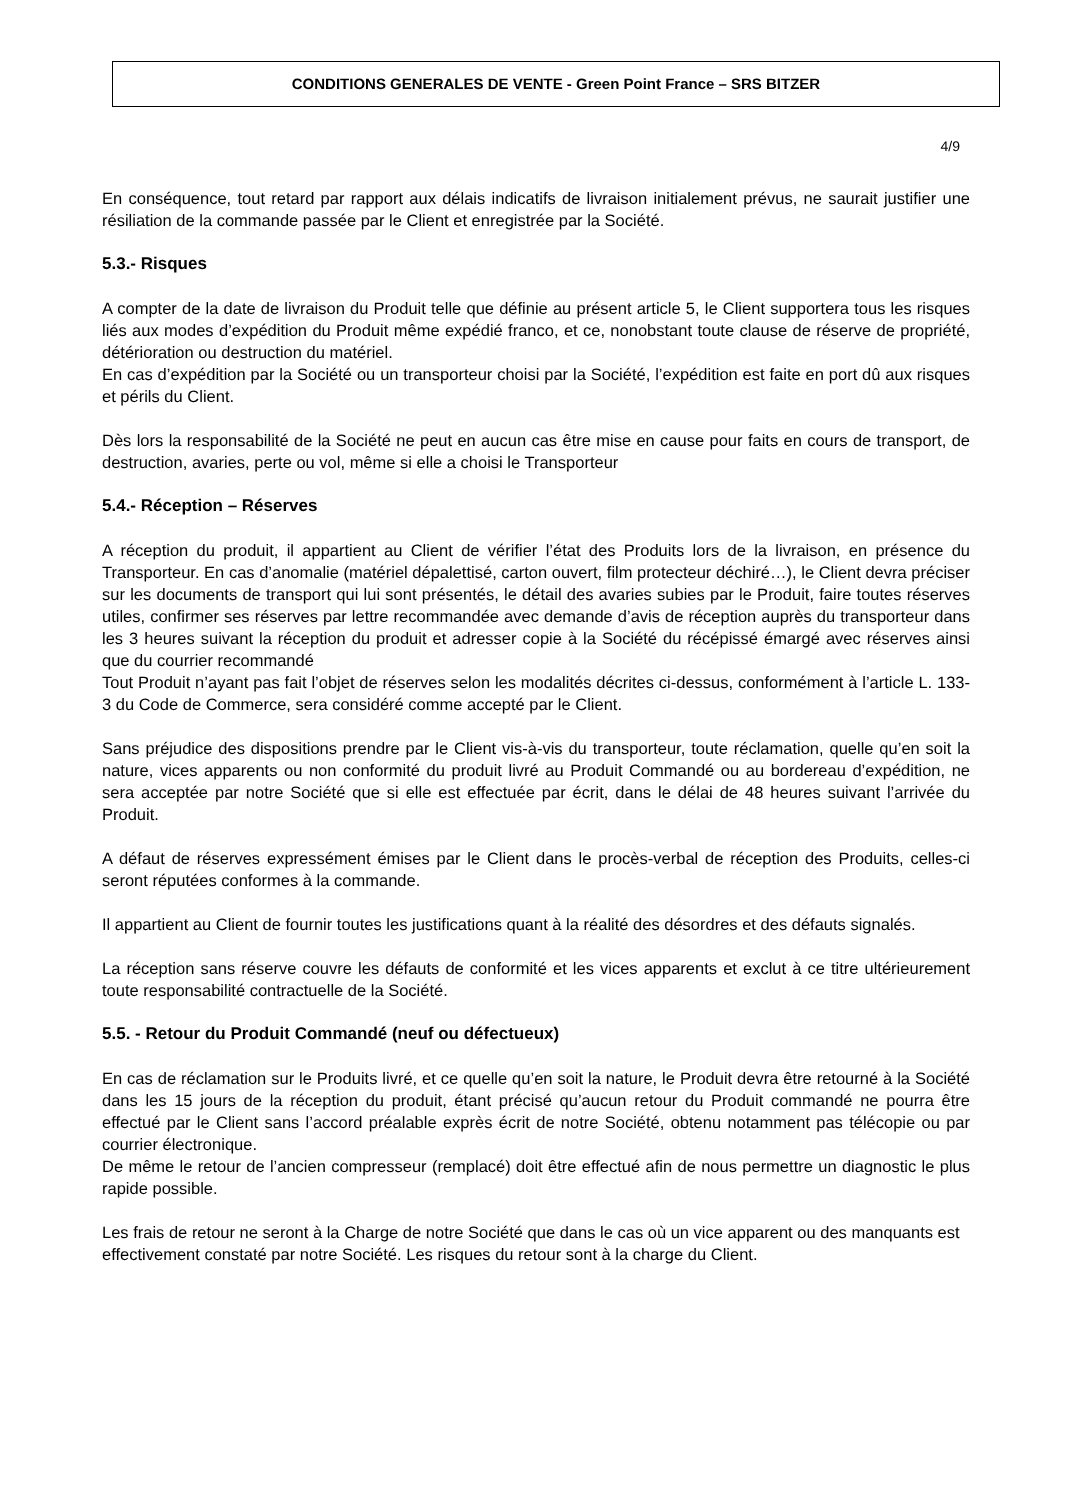CONDITIONS GENERALES DE VENTE - Green Point France – SRS BITZER
4/9
En conséquence, tout retard par rapport aux délais indicatifs de livraison initialement prévus, ne saurait justifier une résiliation de la commande passée par le Client et enregistrée par la Société.
5.3.- Risques
A compter de la date de livraison du Produit telle que définie au présent article 5, le Client supportera tous les risques liés aux modes d’expédition du Produit même expédié franco, et ce, nonobstant toute clause de réserve de propriété, détérioration ou destruction du matériel.
En cas d’expédition par la Société ou un transporteur choisi par la Société, l’expédition est faite en port dû aux risques et périls du Client.
Dès lors la responsabilité de la Société ne peut en aucun cas être mise en cause pour faits en cours de transport, de destruction, avaries, perte ou vol, même si elle a choisi le Transporteur
5.4.- Réception – Réserves
A réception du produit, il appartient au Client de vérifier l’état des Produits lors de la livraison, en présence du Transporteur. En cas d’anomalie (matériel dépalettisé, carton ouvert, film protecteur déchiré…), le Client devra préciser sur les documents de transport qui lui sont présentés, le détail des avaries subies par le Produit, faire toutes réserves utiles, confirmer ses réserves par lettre recommandée avec demande d’avis de réception auprès du transporteur dans les 3 heures suivant la réception du produit et adresser copie à la Société du récépissé émargé avec réserves ainsi que du courrier recommandé
Tout Produit n’ayant pas fait l’objet de réserves selon les modalités décrites ci-dessus, conformément à l’article L. 133-3 du Code de Commerce, sera considéré comme accepté par le Client.
Sans préjudice des dispositions prendre par le Client vis-à-vis du transporteur, toute réclamation, quelle qu’en soit la nature, vices apparents ou non conformité du produit livré au Produit Commandé ou au bordereau d’expédition, ne sera acceptée par notre Société que si elle est effectuée par écrit, dans le délai de 48 heures suivant l’arrivée du Produit.
A défaut de réserves expressément émises par le Client dans le procès-verbal de réception des Produits, celles-ci seront réputées conformes à la commande.
Il appartient au Client de fournir toutes les justifications quant à la réalité des désordres et des défauts signalés.
La réception sans réserve couvre les défauts de conformité et les vices apparents et exclut à ce titre ultérieurement toute responsabilité contractuelle de la Société.
5.5. - Retour du Produit Commandé (neuf ou défectueux)
En cas de réclamation sur le Produits livré, et ce quelle qu’en soit la nature, le Produit devra être retourné à la Société dans les 15 jours de la réception du produit, étant précisé qu’aucun retour du Produit commandé ne pourra être effectué par le Client sans l’accord préalable exprès écrit de notre Société, obtenu notamment pas télécopie ou par courrier électronique.
De même le retour de l’ancien compresseur (remplacé) doit être effectué afin de nous permettre un diagnostic le plus rapide possible.
Les frais de retour ne seront à la Charge de notre Société que dans le cas où un vice apparent ou des manquants est effectivement constaté par notre Société. Les risques du retour sont à la charge du Client.